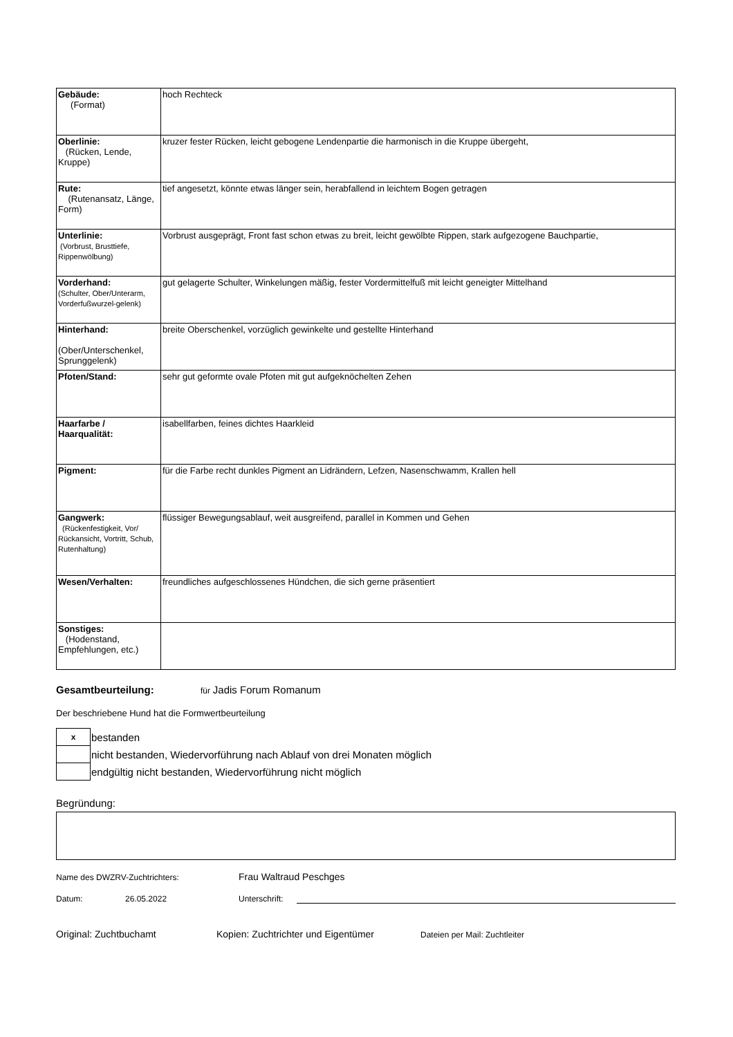| Gebäude: (Format) | hoch Rechteck |
| Oberlinie: (Rücken, Lende, Kruppe) | kruzer fester Rücken, leicht gebogene Lendenpartie die harmonisch in die Kruppe übergeht, |
| Rute: (Rutenansatz, Länge, Form) | tief angesetzt, könnte etwas länger sein, herabfallend in leichtem Bogen getragen |
| Unterlinie: (Vorbrust, Brusttiefe, Rippenwölbung) | Vorbrust ausgeprägt, Front fast schon etwas zu breit, leicht gewölbte Rippen, stark aufgezogene Bauchpartie, |
| Vorderhand: (Schulter, Ober/Unterarm, Vorderfußwurzel-gelenk) | gut gelagerte Schulter, Winkelungen mäßig, fester Vordermittelfuß mit leicht geneigter Mittelhand |
| Hinterhand: (Ober/Unterschenkel, Sprunggelenk) | breite Oberschenkel, vorzüglich gewinkelte und gestellte Hinterhand |
| Pfoten/Stand: | sehr gut geformte ovale Pfoten mit gut aufgeknöchelten Zehen |
| Haarfarbe / Haarqualität: | isabellfarben, feines dichtes Haarkleid |
| Pigment: | für die Farbe recht dunkles Pigment an Lidrändern, Lefzen, Nasenschwamm, Krallen hell |
| Gangwerk: (Rückenfestigkeit, Vor/ Rückansicht, Vortritt, Schub, Rutenhaltung) | flüssiger Bewegungsablauf, weit ausgreifend, parallel in Kommen und Gehen |
| Wesen/Verhalten: | freundliches aufgeschlossenes Hündchen, die sich gerne präsentiert |
| Sonstiges: (Hodenstand, Empfehlungen, etc.) | |
Gesamtbeurteilung: für Jadis Forum Romanum
Der beschriebene Hund hat die Formwertbeurteilung
| x | bestanden |
| | nicht bestanden, Wiedervorführung nach Ablauf von drei Monaten möglich |
| | endgültig nicht bestanden, Wiedervorführung nicht möglich |
Begründung:
Name des DWZRV-Zuchtrichters: Frau Waltraud Peschges
Datum: 26.05.2022 Unterschrift:
Original: Zuchtbuchamt Kopien: Zuchtrichter und Eigentümer Dateien per Mail: Zuchtleiter